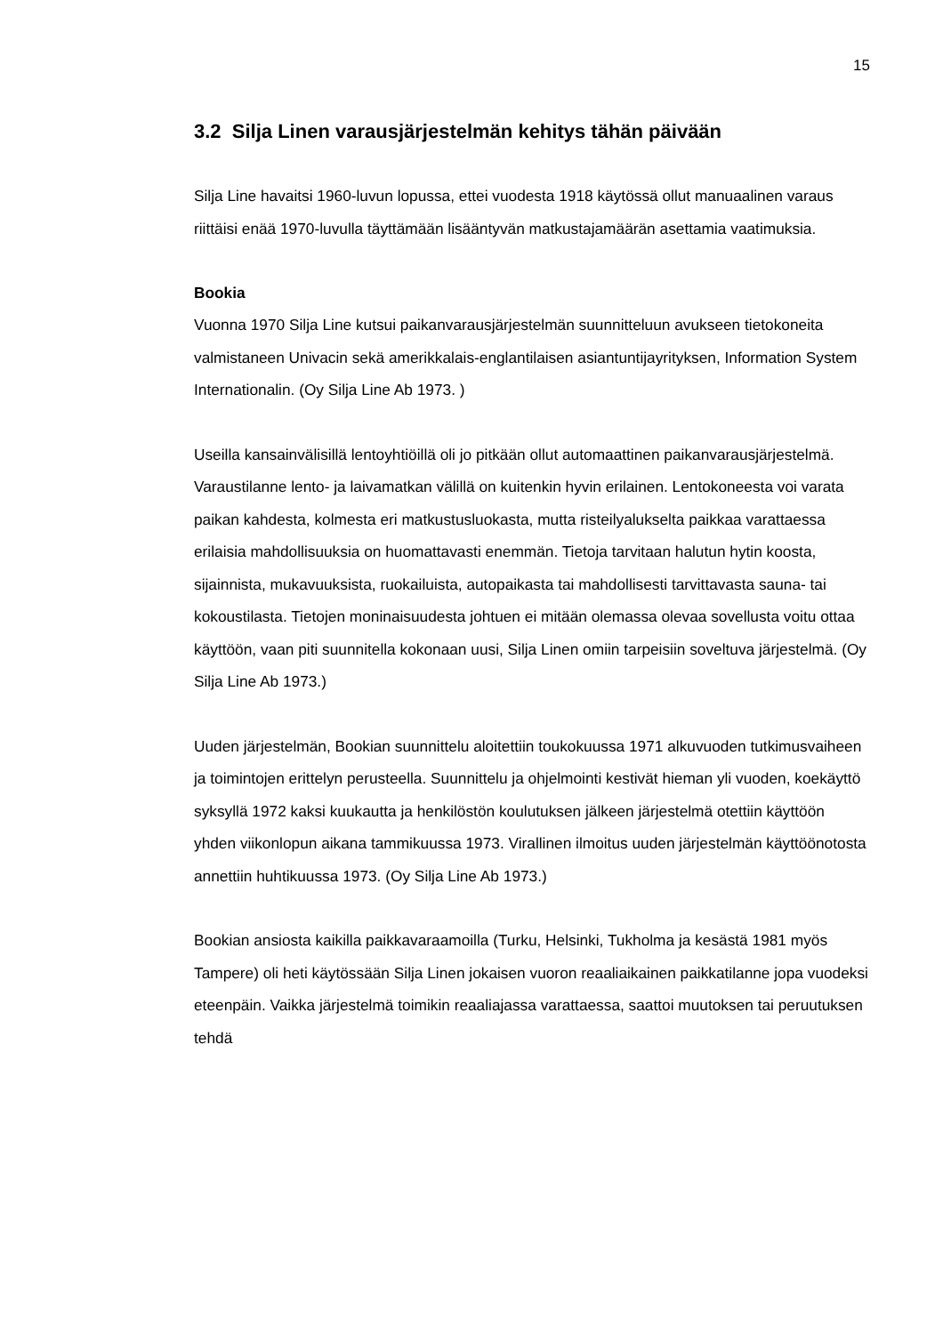15
3.2 Silja Linen varausjärjestelmän kehitys tähän päivään
Silja Line havaitsi 1960-luvun lopussa, ettei vuodesta 1918 käytössä ollut manuaalinen varaus riittäisi enää 1970-luvulla täyttämään lisääntyvän matkustajamäärän asettamia vaatimuksia.
Bookia
Vuonna 1970 Silja Line kutsui paikanvarausjärjestelmän suunnitteluun avukseen tietokoneita valmistaneen Univacin sekä amerikkalais-englantilaisen asiantuntijayrityksen, Information System Internationalin. (Oy Silja Line Ab 1973. )
Useilla kansainvälisillä lentoyhtiöillä oli jo pitkään ollut automaattinen paikanvarausjärjestelmä. Varaustilanne lento- ja laivamatkan välillä on kuitenkin hyvin erilainen. Lentokoneesta voi varata paikan kahdesta, kolmesta eri matkustusluokasta, mutta risteilyalukselta paikkaa varattaessa erilaisia mahdollisuuksia on huomattavasti enemmän. Tietoja tarvitaan halutun hytin koosta, sijainnista, mukavuuksista, ruokailuista, autopaikasta tai mahdollisesti tarvittavasta sauna- tai kokoustilasta. Tietojen moninaisuudesta johtuen ei mitään olemassa olevaa sovellusta voitu ottaa käyttöön, vaan piti suunnitella kokonaan uusi, Silja Linen omiin tarpeisiin soveltuva järjestelmä. (Oy Silja Line Ab 1973.)
Uuden järjestelmän, Bookian suunnittelu aloitettiin toukokuussa 1971 alkuvuoden tutkimusvaiheen ja toimintojen erittelyn perusteella. Suunnittelu ja ohjelmointi kestivät hieman yli vuoden, koekäyttö syksyllä 1972 kaksi kuukautta ja henkilöstön koulutuksen jälkeen järjestelmä otettiin käyttöön yhden viikonlopun aikana tammikuussa 1973. Virallinen ilmoitus uuden järjestelmän käyttöönotosta annettiin huhtikuussa 1973. (Oy Silja Line Ab 1973.)
Bookian ansiosta kaikilla paikkavaraamoilla (Turku, Helsinki, Tukholma ja kesästä 1981 myös Tampere) oli heti käytössään Silja Linen jokaisen vuoron reaaliaikainen paikkatilanne jopa vuodeksi eteenpäin. Vaikka järjestelmä toimikin reaaliajassa varattaessa, saattoi muutoksen tai peruutuksen tehdä